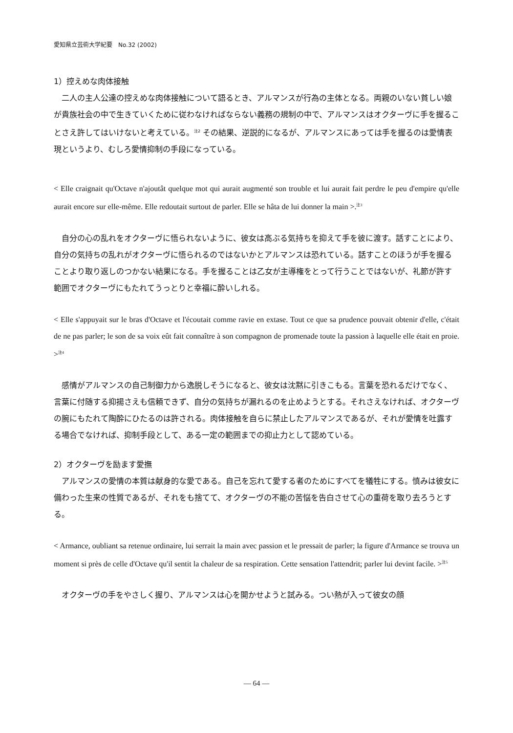愛知県立芸術大学紀要　No.32 (2002)
1）控えめな肉体接触
二人の主人公達の控えめな肉体接触について語るとき、アルマンスが行為の主体となる。両親のいない貧しい娘が貴族社会の中で生きていくために従わなければならない義務の規制の中で、アルマンスはオクターヴに手を握ることさえ許してはいけないと考えている。<sup>注2</sup> その結果、逆説的になるが、アルマンスにあっては手を握るのは愛情表現というより、むしろ愛情抑制の手段になっている。
< Elle craignait qu'Octave n'ajoutât quelque mot qui aurait augmenté son trouble et lui aurait fait perdre le peu d'empire qu'elle aurait encore sur elle-même. Elle redoutait surtout de parler. Elle se hâta de lui donner la main >.<sup>注3</sup>
自分の心の乱れをオクターヴに悟られないように、彼女は高ぶる気持ちを抑えて手を彼に渡す。話すことにより、自分の気持ちの乱れがオクターヴに悟られるのではないかとアルマンスは恐れている。話すことのほうが手を握ることより取り返しのつかない結果になる。手を握ることは乙女が主導権をとって行うことではないが、礼節が許す範囲でオクターヴにもたれてうっとりと幸福に酔いしれる。
< Elle s'appuyait sur le bras d'Octave et l'écoutait comme ravie en extase. Tout ce que sa prudence pouvait obtenir d'elle, c'était de ne pas parler; le son de sa voix eût fait connaître à son compagnon de promenade toute la passion à laquelle elle était en proie. ><sup>注4</sup>
感情がアルマンスの自己制御力から逸脱しそうになると、彼女は沈黙に引きこもる。言葉を恐れるだけでなく、言葉に付随する抑揚さえも信頼できず、自分の気持ちが漏れるのを止めようとする。それさえなければ、オクターヴの腕にもたれて陶酔にひたるのは許される。肉体接触を自らに禁止したアルマンスであるが、それが愛情を吐露する場合でなければ、抑制手段として、ある一定の範囲までの抑止力として認めている。
2）オクターヴを励ます愛撫
アルマンスの愛情の本質は献身的な愛である。自己を忘れて愛する者のためにすべてを犠牲にする。慎みは彼女に備わった生来の性質であるが、それをも捨てて、オクターヴの不能の苦悩を告白させて心の重荷を取り去ろうとする。
< Armance, oubliant sa retenue ordinaire, lui serrait la main avec passion et le pressait de parler; la figure d'Armance se trouva un moment si près de celle d'Octave qu'il sentit la chaleur de sa respiration. Cette sensation l'attendrit; parler lui devint facile. ><sup>注5</sup>
オクターヴの手をやさしく握り、アルマンスは心を開かせようと試みる。つい熱が入って彼女の顔
— 64 —